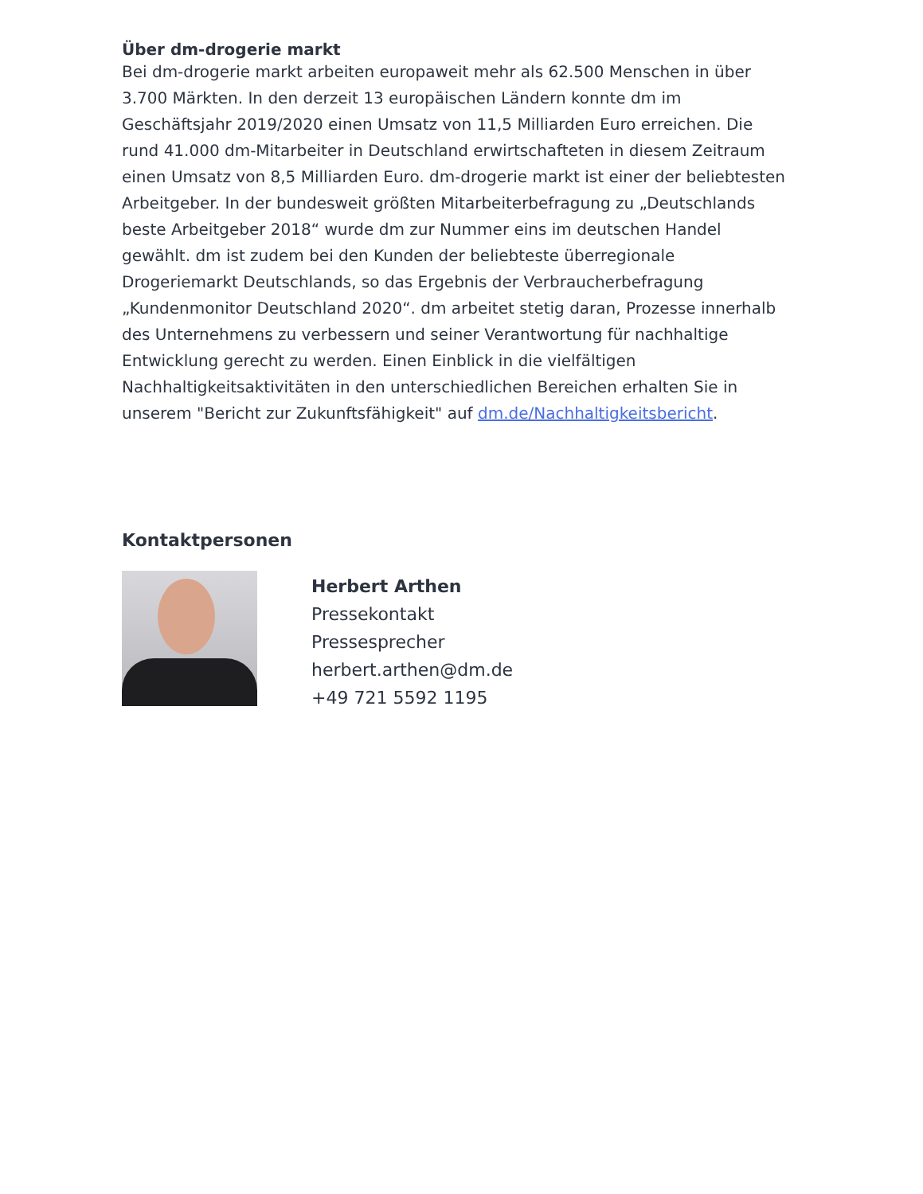Über dm-drogerie markt
Bei dm-drogerie markt arbeiten europaweit mehr als 62.500 Menschen in über 3.700 Märkten. In den derzeit 13 europäischen Ländern konnte dm im Geschäftsjahr 2019/2020 einen Umsatz von 11,5 Milliarden Euro erreichen. Die rund 41.000 dm-Mitarbeiter in Deutschland erwirtschafteten in diesem Zeitraum einen Umsatz von 8,5 Milliarden Euro. dm-drogerie markt ist einer der beliebtesten Arbeitgeber. In der bundesweit größten Mitarbeiterbefragung zu „Deutschlands beste Arbeitgeber 2018“ wurde dm zur Nummer eins im deutschen Handel gewählt. dm ist zudem bei den Kunden der beliebteste überregionale Drogeriemarkt Deutschlands, so das Ergebnis der Verbraucherbefragung „Kundenmonitor Deutschland 2020“. dm arbeitet stetig daran, Prozesse innerhalb des Unternehmens zu verbessern und seiner Verantwortung für nachhaltige Entwicklung gerecht zu werden. Einen Einblick in die vielfältigen Nachhaltigkeitsaktivitäten in den unterschiedlichen Bereichen erhalten Sie in unserem "Bericht zur Zukunftsfähigkeit" auf dm.de/Nachhaltigkeitsbericht.
Kontaktpersonen
Herbert Arthen
Pressekontakt
Pressesprecher
herbert.arthen@dm.de
+49 721 5592 1195